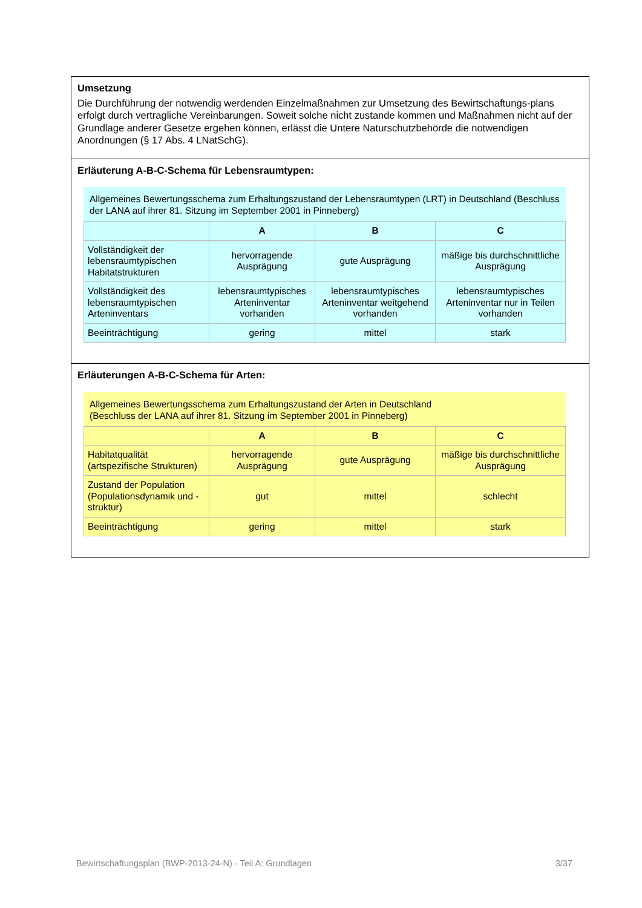Umsetzung
Die Durchführung der notwendig werdenden Einzelmaßnahmen zur Umsetzung des Bewirtschaftungs-plans erfolgt durch vertragliche Vereinbarungen. Soweit solche nicht zustande kommen und Maßnahmen nicht auf der Grundlage anderer Gesetze ergehen können, erlässt die Untere Naturschutzbehörde die notwendigen Anordnungen (§ 17 Abs. 4 LNatSchG).
Erläuterung A-B-C-Schema für Lebensraumtypen:
Allgemeines Bewertungsschema zum Erhaltungszustand der Lebensraumtypen (LRT) in Deutschland (Beschluss der LANA auf ihrer 81. Sitzung im September 2001 in Pinneberg)
| | A | B | C |
| --- | --- | --- | --- |
| Vollständigkeit der lebensraumtypischen Habitatstrukturen | hervorragende Ausprägung | gute Ausprägung | mäßige bis durchschnittliche Ausprägung |
| Vollständigkeit des lebensraumtypischen Arteninventars | lebensraumtypisches Arteninventar vorhanden | lebensraumtypisches Arteninventar weitgehend vorhanden | lebensraumtypisches Arteninventar nur in Teilen vorhanden |
| Beeinträchtigung | gering | mittel | stark |
Erläuterungen A-B-C-Schema für Arten:
Allgemeines Bewertungsschema zum Erhaltungszustand der Arten in Deutschland
(Beschluss der LANA auf ihrer 81. Sitzung im September 2001 in Pinneberg)
| | A | B | C |
| --- | --- | --- | --- |
| Habitatqualität (artspezifische Strukturen) | hervorragende Ausprägung | gute Ausprägung | mäßige bis durchschnittliche Ausprägung |
| Zustand der Population (Populationsdynamik und -struktur) | gut | mittel | schlecht |
| Beeinträchtigung | gering | mittel | stark |
Bewirtschaftungsplan (BWP-2013-24-N) - Teil A: Grundlagen 3/37